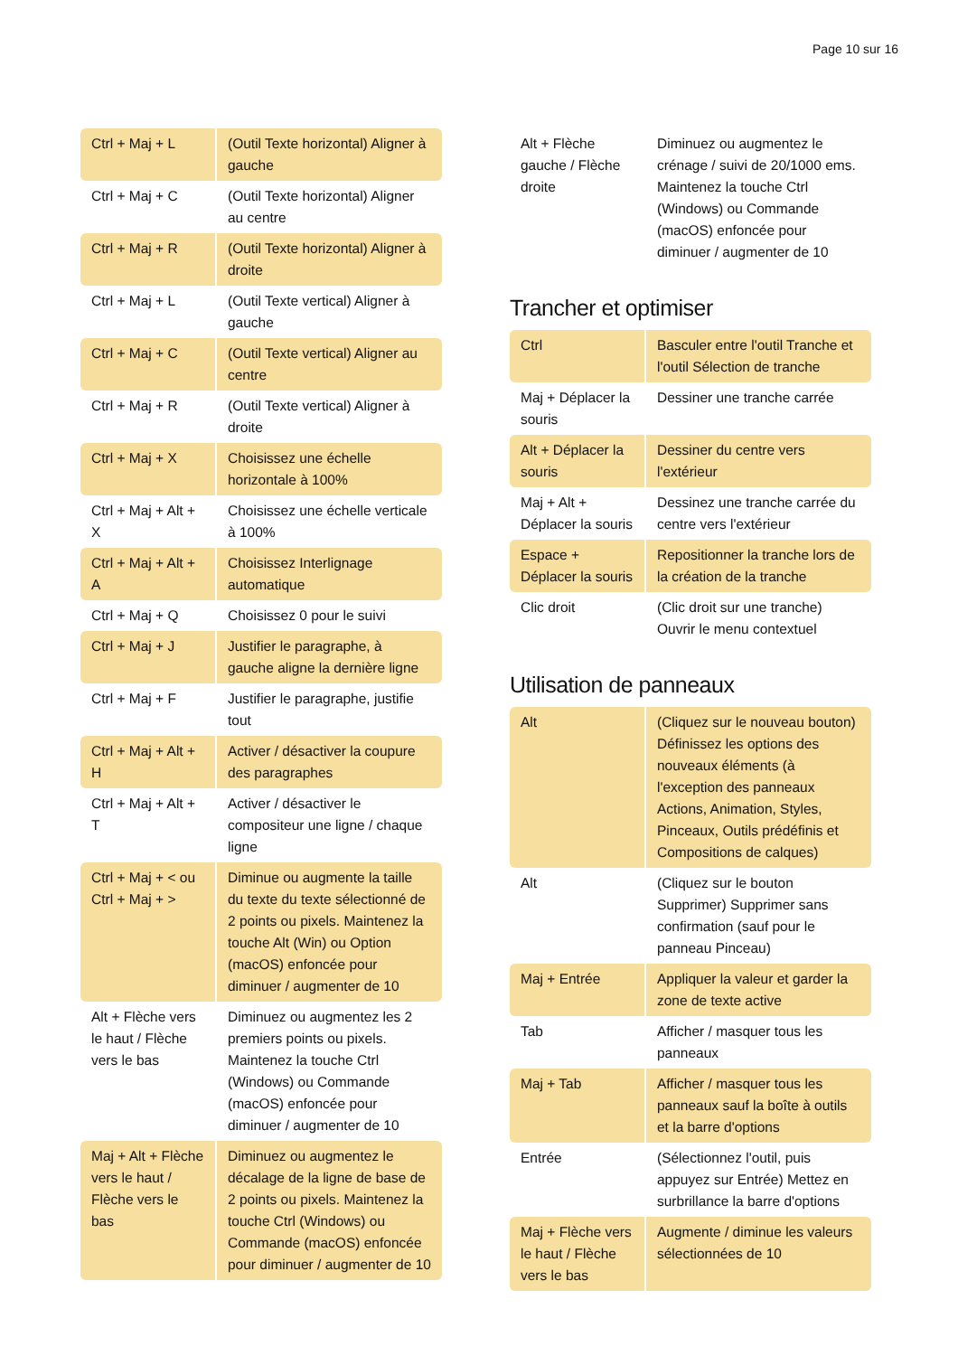Page 10 sur 16
| Ctrl + Maj + L | (Outil Texte horizontal) Aligner à gauche |
| Ctrl + Maj + C | (Outil Texte horizontal) Aligner au centre |
| Ctrl + Maj + R | (Outil Texte horizontal) Aligner à droite |
| Ctrl + Maj + L | (Outil Texte vertical) Aligner à gauche |
| Ctrl + Maj + C | (Outil Texte vertical) Aligner au centre |
| Ctrl + Maj + R | (Outil Texte vertical) Aligner à droite |
| Ctrl + Maj + X | Choisissez une échelle horizontale à 100% |
| Ctrl + Maj + Alt + X | Choisissez une échelle verticale à 100% |
| Ctrl + Maj + Alt + A | Choisissez Interlignage automatique |
| Ctrl + Maj + Q | Choisissez 0 pour le suivi |
| Ctrl + Maj + J | Justifier le paragraphe, à gauche aligne la dernière ligne |
| Ctrl + Maj + F | Justifier le paragraphe, justifie tout |
| Ctrl + Maj + Alt + H | Activer / désactiver la coupure des paragraphes |
| Ctrl + Maj + Alt + T | Activer / désactiver le compositeur une ligne / chaque ligne |
| Ctrl + Maj + < ou Ctrl + Maj + > | Diminue ou augmente la taille du texte du texte sélectionné de 2 points ou pixels. Maintenez la touche Alt (Win) ou Option (macOS) enfoncée pour diminuer / augmenter de 10 |
| Alt + Flèche vers le haut / Flèche vers le bas | Diminuez ou augmentez les 2 premiers points ou pixels. Maintenez la touche Ctrl (Windows) ou Commande (macOS) enfoncée pour diminuer / augmenter de 10 |
| Maj + Alt + Flèche vers le haut / Flèche vers le bas | Diminuez ou augmentez le décalage de la ligne de base de 2 points ou pixels. Maintenez la touche Ctrl (Windows) ou Commande (macOS) enfoncée pour diminuer / augmenter de 10 |
| Alt + Flèche gauche / Flèche droite | Diminuez ou augmentez le crénage / suivi de 20/1000 ems. Maintenez la touche Ctrl (Windows) ou Commande (macOS) enfoncée pour diminuer / augmenter de 10 |
Trancher et optimiser
| Ctrl | Basculer entre l'outil Tranche et l'outil Sélection de tranche |
| Maj + Déplacer la souris | Dessiner une tranche carrée |
| Alt + Déplacer la souris | Dessiner du centre vers l'extérieur |
| Maj + Alt + Déplacer la souris | Dessinez une tranche carrée du centre vers l'extérieur |
| Espace + Déplacer la souris | Repositionner la tranche lors de la création de la tranche |
| Clic droit | (Clic droit sur une tranche) Ouvrir le menu contextuel |
Utilisation de panneaux
| Alt | (Cliquez sur le nouveau bouton) Définissez les options des nouveaux éléments (à l'exception des panneaux Actions, Animation, Styles, Pinceaux, Outils prédéfinis et Compositions de calques) |
| Alt | (Cliquez sur le bouton Supprimer) Supprimer sans confirmation (sauf pour le panneau Pinceau) |
| Maj + Entrée | Appliquer la valeur et garder la zone de texte active |
| Tab | Afficher / masquer tous les panneaux |
| Maj + Tab | Afficher / masquer tous les panneaux sauf la boîte à outils et la barre d'options |
| Entrée | (Sélectionnez l'outil, puis appuyez sur Entrée) Mettez en surbrillance la barre d'options |
| Maj + Flèche vers le haut / Flèche vers le bas | Augmente / diminue les valeurs sélectionnées de 10 |